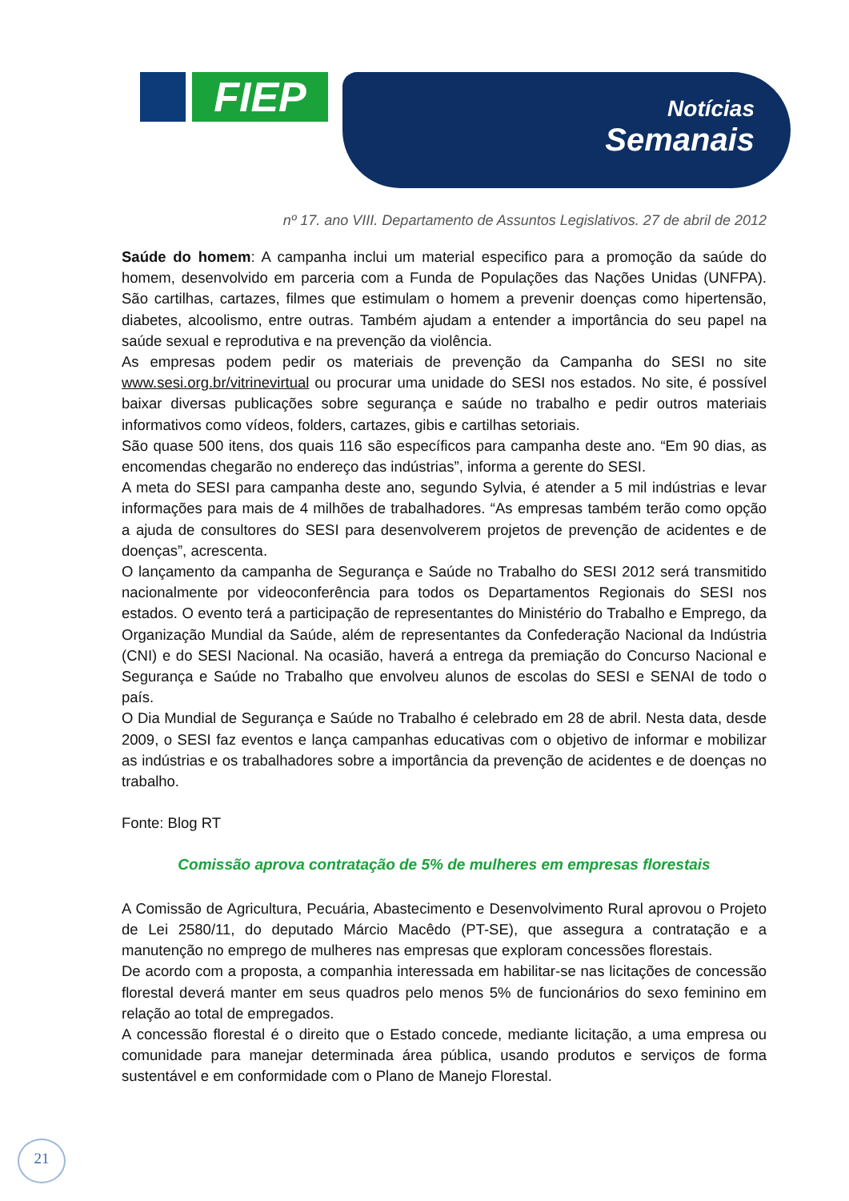FIEP
Notícias
Semanais
nº 17. ano VIII. Departamento de Assuntos Legislativos. 27 de abril de 2012
Saúde do homem: A campanha inclui um material especifico para a promoção da saúde do homem, desenvolvido em parceria com a Funda de Populações das Nações Unidas (UNFPA). São cartilhas, cartazes, filmes que estimulam o homem a prevenir doenças como hipertensão, diabetes, alcoolismo, entre outras. Também ajudam a entender a importância do seu papel na saúde sexual e reprodutiva e na prevenção da violência.
As empresas podem pedir os materiais de prevenção da Campanha do SESI no site www.sesi.org.br/vitrinevirtual ou procurar uma unidade do SESI nos estados. No site, é possível baixar diversas publicações sobre segurança e saúde no trabalho e pedir outros materiais informativos como vídeos, folders, cartazes, gibis e cartilhas setoriais.
São quase 500 itens, dos quais 116 são específicos para campanha deste ano. “Em 90 dias, as encomendas chegarão no endereço das indústrias”, informa a gerente do SESI.
A meta do SESI para campanha deste ano, segundo Sylvia, é atender a 5 mil indústrias e levar informações para mais de 4 milhões de trabalhadores. “As empresas também terão como opção a ajuda de consultores do SESI para desenvolverem projetos de prevenção de acidentes e de doenças”, acrescenta.
O lançamento da campanha de Segurança e Saúde no Trabalho do SESI 2012 será transmitido nacionalmente por videoconferência para todos os Departamentos Regionais do SESI nos estados. O evento terá a participação de representantes do Ministério do Trabalho e Emprego, da Organização Mundial da Saúde, além de representantes da Confederação Nacional da Indústria (CNI) e do SESI Nacional. Na ocasião, haverá a entrega da premiação do Concurso Nacional e Segurança e Saúde no Trabalho que envolveu alunos de escolas do SESI e SENAI de todo o país.
O Dia Mundial de Segurança e Saúde no Trabalho é celebrado em 28 de abril. Nesta data, desde 2009, o SESI faz eventos e lança campanhas educativas com o objetivo de informar e mobilizar as indústrias e os trabalhadores sobre a importância da prevenção de acidentes e de doenças no trabalho.
Fonte: Blog RT
Comissão aprova contratação de 5% de mulheres em empresas florestais
A Comissão de Agricultura, Pecuária, Abastecimento e Desenvolvimento Rural aprovou o Projeto de Lei 2580/11, do deputado Márcio Macêdo (PT-SE), que assegura a contratação e a manutenção no emprego de mulheres nas empresas que exploram concessões florestais.
De acordo com a proposta, a companhia interessada em habilitar-se nas licitações de concessão florestal deverá manter em seus quadros pelo menos 5% de funcionários do sexo feminino em relação ao total de empregados.
A concessão florestal é o direito que o Estado concede, mediante licitação, a uma empresa ou comunidade para manejar determinada área pública, usando produtos e serviços de forma sustentável e em conformidade com o Plano de Manejo Florestal.
21